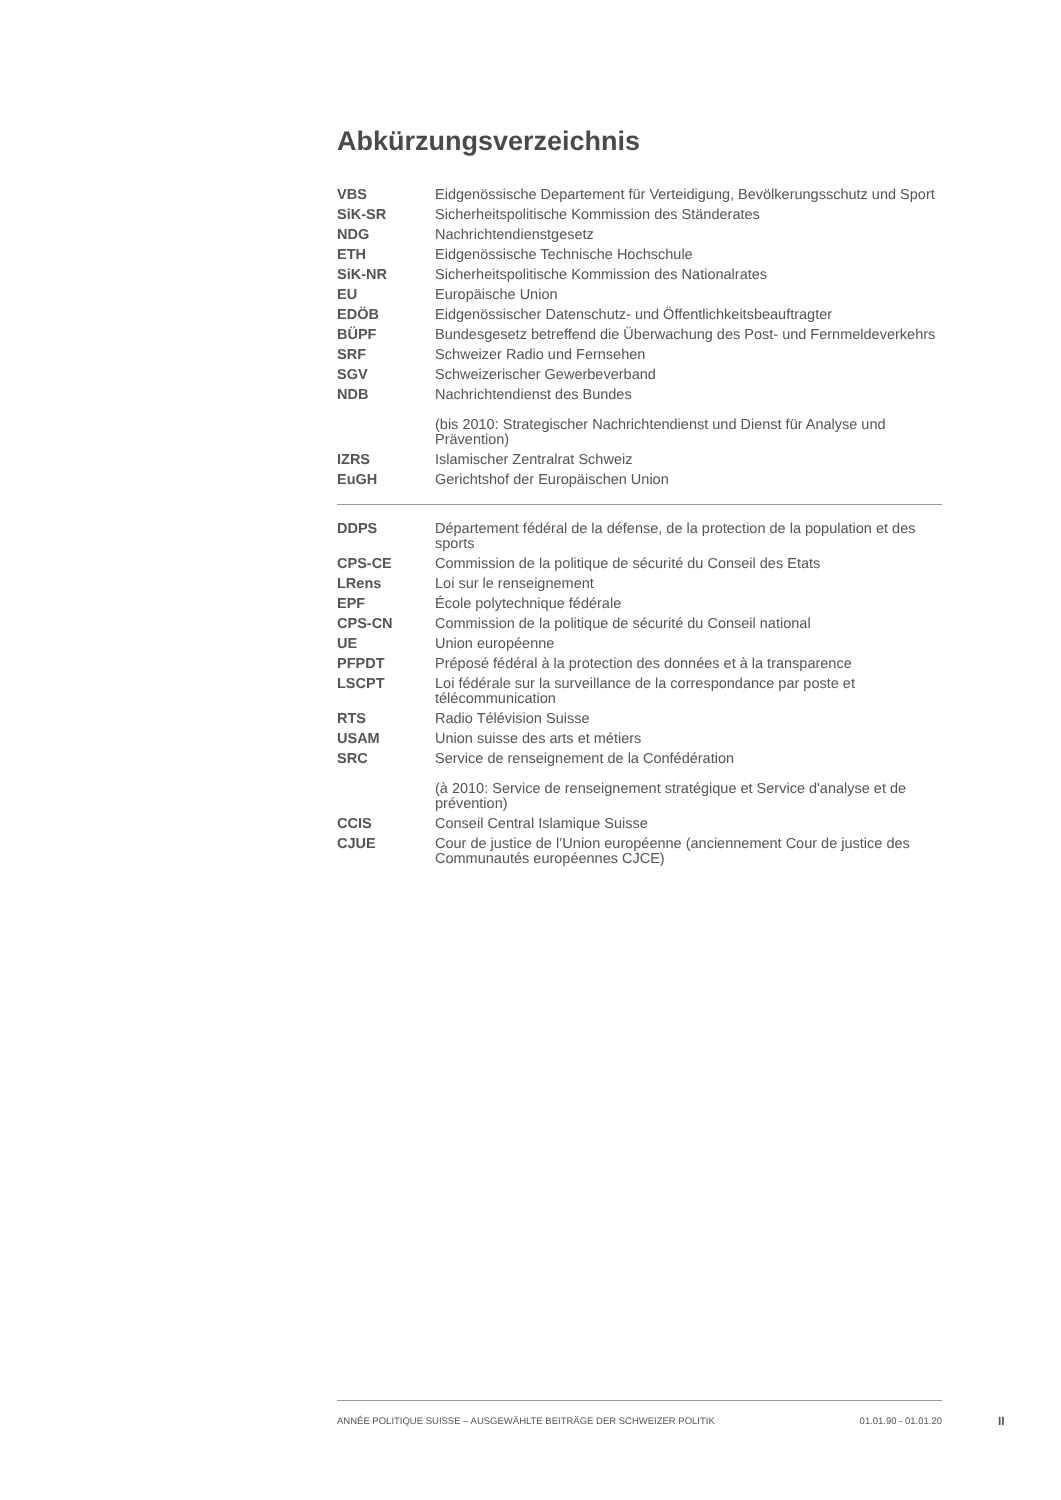Abkürzungsverzeichnis
| VBS | Eidgenössische Departement für Verteidigung, Bevölkerungsschutz und Sport |
| SiK-SR | Sicherheitspolitische Kommission des Ständerates |
| NDG | Nachrichtendienstgesetz |
| ETH | Eidgenössische Technische Hochschule |
| SiK-NR | Sicherheitspolitische Kommission des Nationalrates |
| EU | Europäische Union |
| EDÖB | Eidgenössischer Datenschutz- und Öffentlichkeitsbeauftragter |
| BÜPF | Bundesgesetz betreffend die Überwachung des Post- und Fernmeldeverkehrs |
| SRF | Schweizer Radio und Fernsehen |
| SGV | Schweizerischer Gewerbeverband |
| NDB | Nachrichtendienst des Bundes (bis 2010: Strategischer Nachrichtendienst und Dienst für Analyse und Prävention) |
| IZRS | Islamischer Zentralrat Schweiz |
| EuGH | Gerichtshof der Europäischen Union |
| DDPS | Département fédéral de la défense, de la protection de la population et des sports |
| CPS-CE | Commission de la politique de sécurité du Conseil des Etats |
| LRens | Loi sur le renseignement |
| EPF | École polytechnique fédérale |
| CPS-CN | Commission de la politique de sécurité du Conseil national |
| UE | Union européenne |
| PFPDT | Préposé fédéral à la protection des données et à la transparence |
| LSCPT | Loi fédérale sur la surveillance de la correspondance par poste et télécommunication |
| RTS | Radio Télévision Suisse |
| USAM | Union suisse des arts et métiers |
| SRC | Service de renseignement de la Confédération (à 2010: Service de renseignement stratégique et Service d'analyse et de prévention) |
| CCIS | Conseil Central Islamique Suisse |
| CJUE | Cour de justice de l’Union européenne (anciennement Cour de justice des Communautés européennes CJCE) |
ANNÉE POLITIQUE SUISSE – AUSGEWÄHLTE BEITRÄGE DER SCHWEIZER POLITIK 01.01.90 - 01.01.20
II